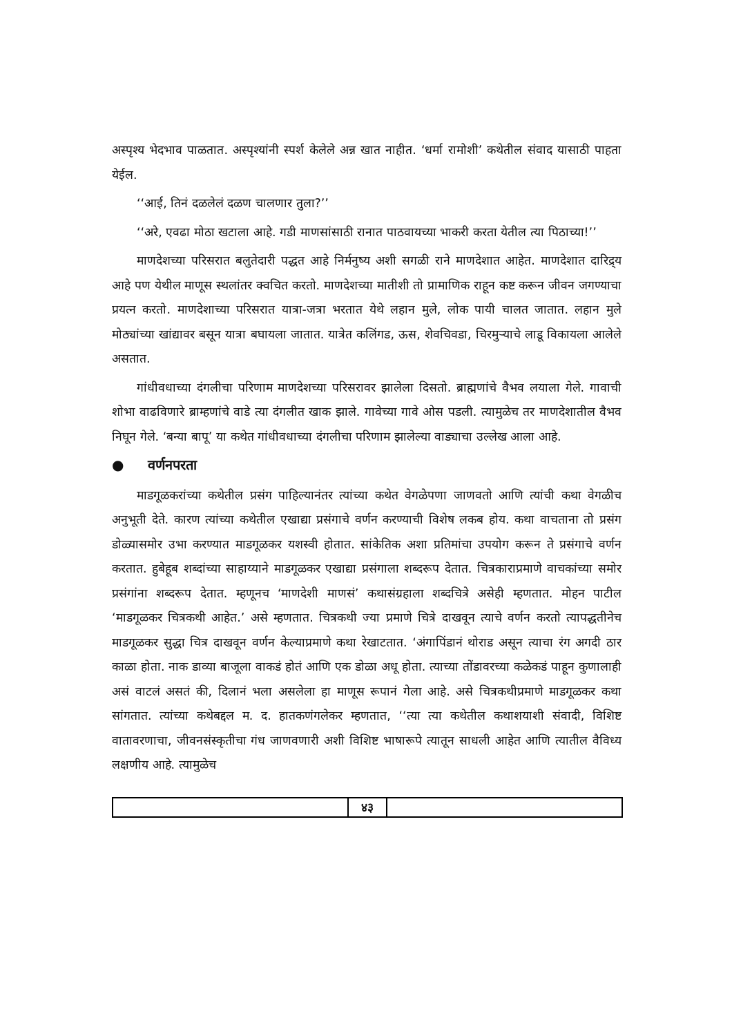अस्पृश्य भेदभाव पाळतात. अस्पृश्यांनी स्पर्श केलेले अन्न खात नाहीत. ‘धर्मा रामोशी’ कथेतील संवाद यासाठी पाहता येईल.
‘‘आई, तिनं दळलेलं दळण चालणार तुला?’’
‘‘अरे, एवढा मोठा खटाला आहे. गडी माणसांसाठी रानात पाठवायच्या भाकरी करता येतील त्या पिठाच्या!’’
माणदेशच्या परिसरात बलुतेदारी पद्धत आहे निर्मनुष्य अशी सगळी राने माणदेशात आहेत. माणदेशात दारिद्र्य आहे पण येथील माणूस स्थलांतर क्वचित करतो. माणदेशच्या मातीशी तो प्रामाणिक राहून कष्ट करून जीवन जगण्याचा प्रयत्न करतो. माणदेशाच्या परिसरात यात्रा-जत्रा भरतात येथे लहान मुले, लोक पायी चालत जातात. लहान मुले मोठ्यांच्या खांद्यावर बसून यात्रा बघायला जातात. यात्रेत कलिंगड, ऊस, शेवचिवडा, चिरमुऱ्याचे लाडू विकायला आलेले असतात.
गांधीवधाच्या दंगलीचा परिणाम माणदेशच्या परिसरावर झालेला दिसतो. ब्राह्मणांचे वैभव लयाला गेले. गावाची शोभा वाढविणारे ब्राम्हणांचे वाडे त्या दंगलीत खाक झाले. गावेच्या गावे ओस पडली. त्यामुळेच तर माणदेशातील वैभव निघून गेले. ‘बन्या बापू’ या कथेत गांधीवधाच्या दंगलीचा परिणाम झालेल्या वाड्याचा उल्लेख आला आहे.
● वर्णनपरता
माडगूळकरांच्या कथेतील प्रसंग पाहिल्यानंतर त्यांच्या कथेत वेगळेपणा जाणवतो आणि त्यांची कथा वेगळीच अनुभूती देते. कारण त्यांच्या कथेतील एखाद्या प्रसंगाचे वर्णन करण्याची विशेष लकब होय. कथा वाचताना तो प्रसंग डोळ्यासमोर उभा करण्यात माडगूळकर यशस्वी होतात. सांकेतिक अशा प्रतिमांचा उपयोग करून ते प्रसंगाचे वर्णन करतात. हुबेहूब शब्दांच्या साहाय्याने माडगूळकर एखाद्या प्रसंगाला शब्दरूप देतात. चित्रकाराप्रमाणे वाचकांच्या समोर प्रसंगांना शब्दरूप देतात. म्हणूनच ‘माणदेशी माणसं’ कथासंग्रहाला शब्दचित्रे असेही म्हणतात. मोहन पाटील ‘माडगूळकर चित्रकथी आहेत.’ असे म्हणतात. चित्रकथी ज्या प्रमाणे चित्रे दाखवून त्याचे वर्णन करतो त्यापद्धतीनेच माडगूळकर सुद्धा चित्र दाखवून वर्णन केल्याप्रमाणे कथा रेखाटतात. ‘अंगापिंडानं थोराड असून त्याचा रंग अगदी ठार काळा होता. नाक डाव्या बाजूला वाकडं होतं आणि एक डोळा अधू होता. त्याच्या तोंडावरच्या कळेकडं पाहून कुणालाही असं वाटलं असतं की, दिलानं भला असलेला हा माणूस रूपानं गेला आहे. असे चित्रकथीप्रमाणे माडगूळकर कथा सांगतात. त्यांच्या कथेबद्दल म. द. हातकणंगलेकर म्हणतात, ‘‘त्या त्या कथेतील कथाशयाशी संवादी, विशिष्ट वातावरणाचा, जीवनसंस्कृतीचा गंध जाणवणारी अशी विशिष्ट भाषारूपे त्यातून साधली आहेत आणि त्यातील वैविध्य लक्षणीय आहे. त्यामुळेच
४३